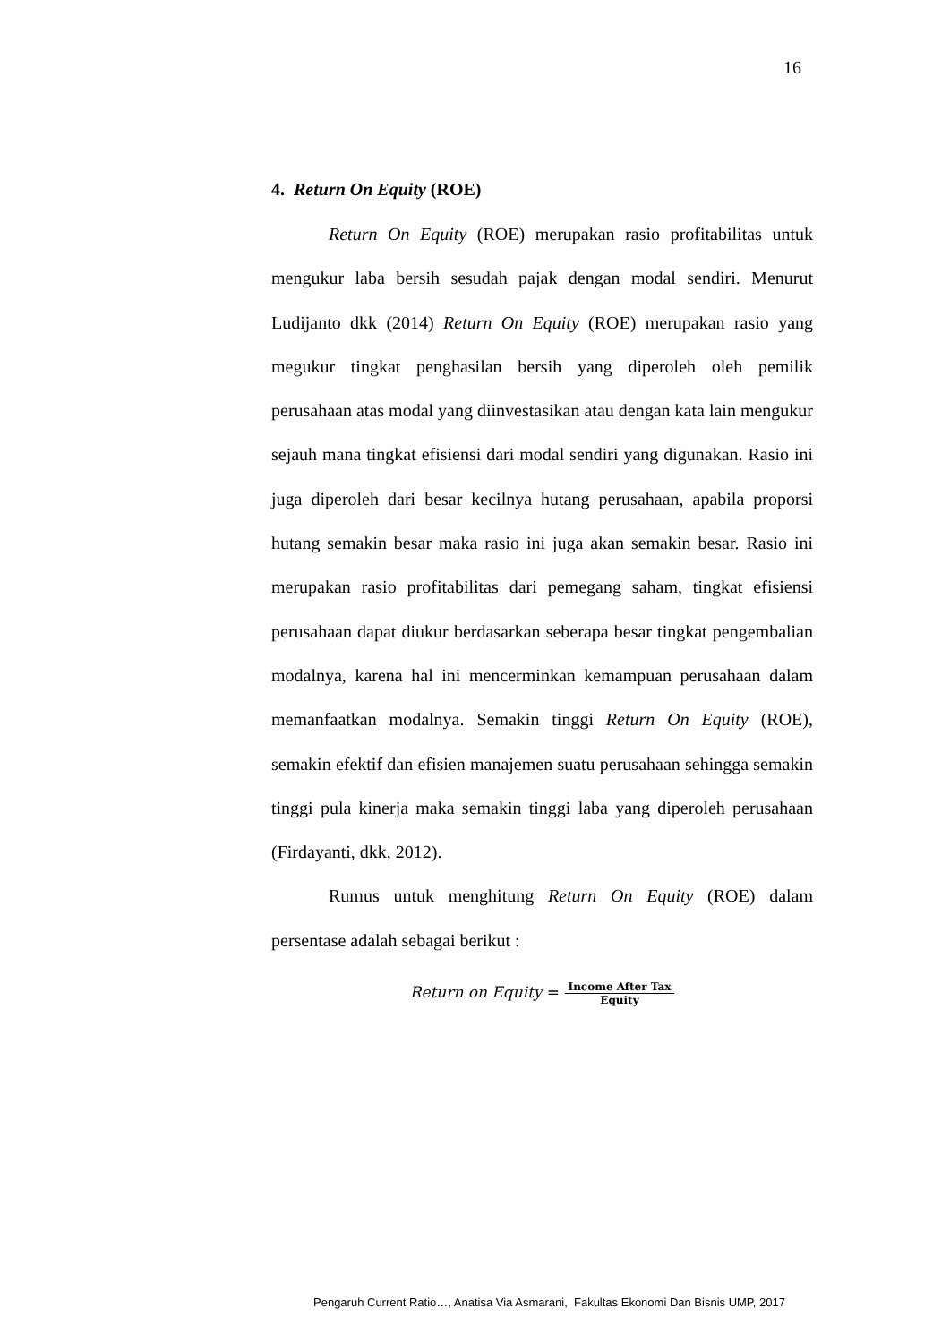16
4. Return On Equity (ROE)
Return On Equity (ROE) merupakan rasio profitabilitas untuk mengukur laba bersih sesudah pajak dengan modal sendiri. Menurut Ludijanto dkk (2014) Return On Equity (ROE) merupakan rasio yang megukur tingkat penghasilan bersih yang diperoleh oleh pemilik perusahaan atas modal yang diinvestasikan atau dengan kata lain mengukur sejauh mana tingkat efisiensi dari modal sendiri yang digunakan. Rasio ini juga diperoleh dari besar kecilnya hutang perusahaan, apabila proporsi hutang semakin besar maka rasio ini juga akan semakin besar. Rasio ini merupakan rasio profitabilitas dari pemegang saham, tingkat efisiensi perusahaan dapat diukur berdasarkan seberapa besar tingkat pengembalian modalnya, karena hal ini mencerminkan kemampuan perusahaan dalam memanfaatkan modalnya. Semakin tinggi Return On Equity (ROE), semakin efektif dan efisien manajemen suatu perusahaan sehingga semakin tinggi pula kinerja maka semakin tinggi laba yang diperoleh perusahaan (Firdayanti, dkk, 2012).
Rumus untuk menghitung Return On Equity (ROE) dalam persentase adalah sebagai berikut :
Return on Equity = Income After Tax Equity
Pengaruh Current Ratio…, Anatisa Via Asmarani, Fakultas Ekonomi Dan Bisnis UMP, 2017